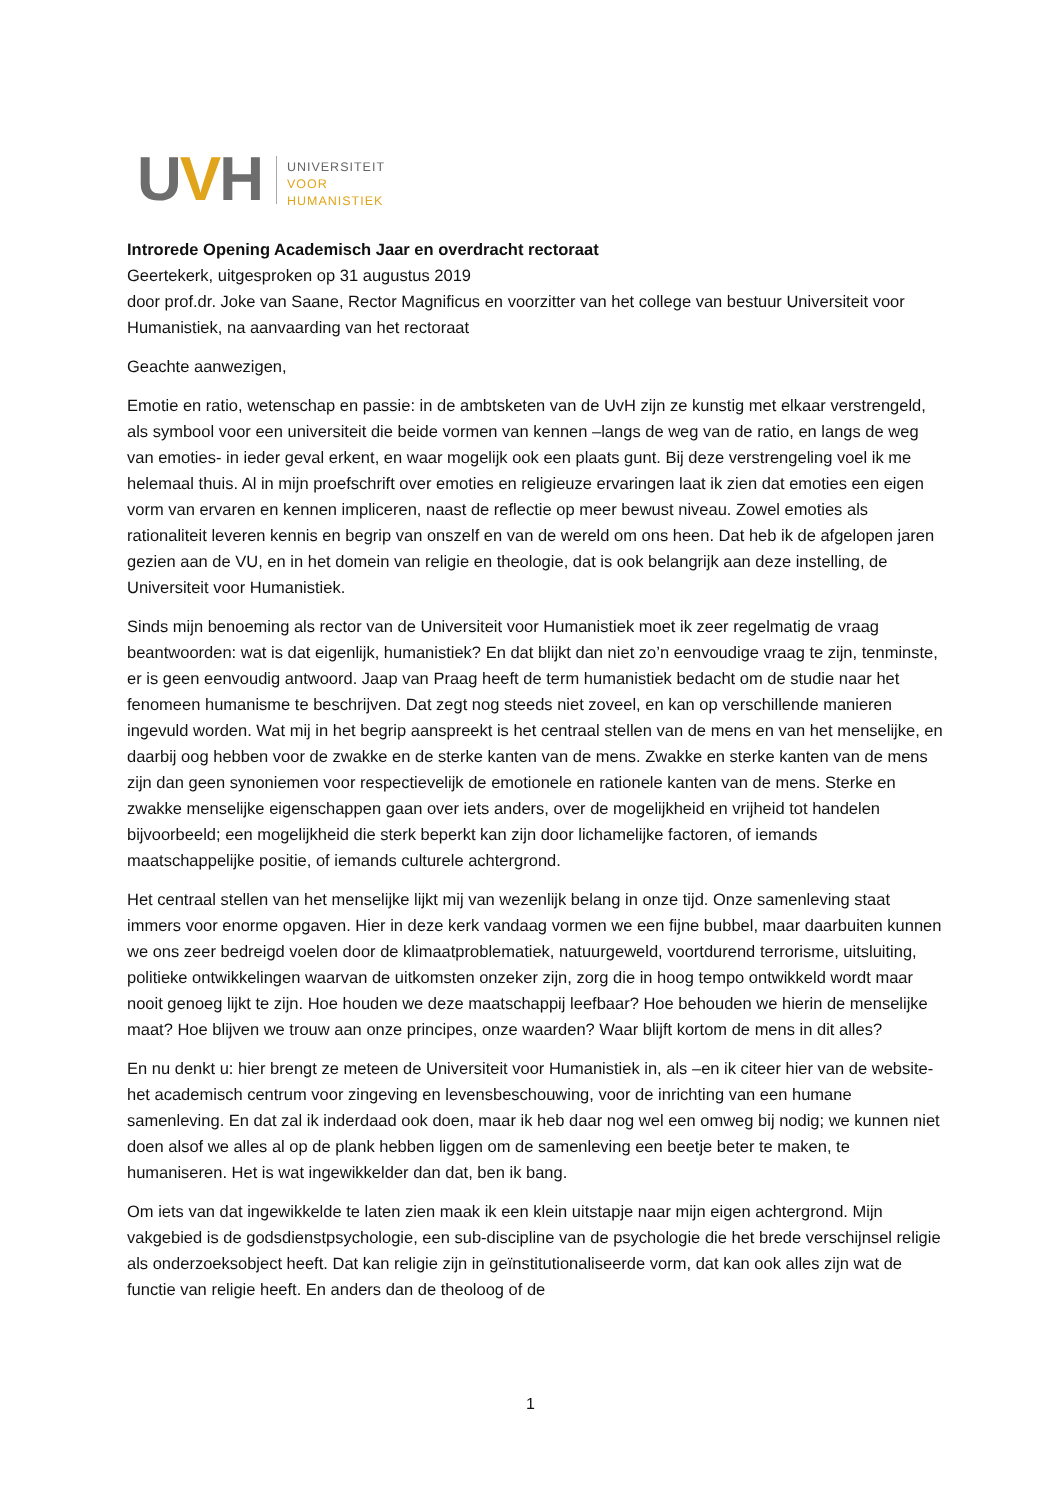UVH
UNIVERSITEIT
VOOR
HUMANISTIEK
Introrede Opening Academisch Jaar en overdracht rectoraat
Geertekerk, uitgesproken op 31 augustus 2019
door prof.dr. Joke van Saane, Rector Magnificus en voorzitter van het college van bestuur Universiteit voor Humanistiek, na aanvaarding van het rectoraat
Geachte aanwezigen,
Emotie en ratio, wetenschap en passie: in de ambtsketen van de UvH zijn ze kunstig met elkaar verstrengeld, als symbool voor een universiteit die beide vormen van kennen –langs de weg van de ratio, en langs de weg van emoties- in ieder geval erkent, en waar mogelijk ook een plaats gunt. Bij deze verstrengeling voel ik me helemaal thuis. Al in mijn proefschrift over emoties en religieuze ervaringen laat ik zien dat emoties een eigen vorm van ervaren en kennen impliceren, naast de reflectie op meer bewust niveau. Zowel emoties als rationaliteit leveren kennis en begrip van onszelf en van de wereld om ons heen. Dat heb ik de afgelopen jaren gezien aan de VU, en in het domein van religie en theologie, dat is ook belangrijk aan deze instelling, de Universiteit voor Humanistiek.
Sinds mijn benoeming als rector van de Universiteit voor Humanistiek moet ik zeer regelmatig de vraag beantwoorden: wat is dat eigenlijk, humanistiek? En dat blijkt dan niet zo’n eenvoudige vraag te zijn, tenminste, er is geen eenvoudig antwoord. Jaap van Praag heeft de term humanistiek bedacht om de studie naar het fenomeen humanisme te beschrijven. Dat zegt nog steeds niet zoveel, en kan op verschillende manieren ingevuld worden. Wat mij in het begrip aanspreekt is het centraal stellen van de mens en van het menselijke, en daarbij oog hebben voor de zwakke en de sterke kanten van de mens. Zwakke en sterke kanten van de mens zijn dan geen synoniemen voor respectievelijk de emotionele en rationele kanten van de mens. Sterke en zwakke menselijke eigenschappen gaan over iets anders, over de mogelijkheid en vrijheid tot handelen bijvoorbeeld; een mogelijkheid die sterk beperkt kan zijn door lichamelijke factoren, of iemands maatschappelijke positie, of iemands culturele achtergrond.
Het centraal stellen van het menselijke lijkt mij van wezenlijk belang in onze tijd. Onze samenleving staat immers voor enorme opgaven. Hier in deze kerk vandaag vormen we een fijne bubbel, maar daarbuiten kunnen we ons zeer bedreigd voelen door de klimaatproblematiek, natuurgeweld, voortdurend terrorisme, uitsluiting, politieke ontwikkelingen waarvan de uitkomsten onzeker zijn, zorg die in hoog tempo ontwikkeld wordt maar nooit genoeg lijkt te zijn. Hoe houden we deze maatschappij leefbaar? Hoe behouden we hierin de menselijke maat? Hoe blijven we trouw aan onze principes, onze waarden? Waar blijft kortom de mens in dit alles?
En nu denkt u: hier brengt ze meteen de Universiteit voor Humanistiek in, als –en ik citeer hier van de website- het academisch centrum voor zingeving en levensbeschouwing, voor de inrichting van een humane samenleving. En dat zal ik inderdaad ook doen, maar ik heb daar nog wel een omweg bij nodig; we kunnen niet doen alsof we alles al op de plank hebben liggen om de samenleving een beetje beter te maken, te humaniseren. Het is wat ingewikkelder dan dat, ben ik bang.
Om iets van dat ingewikkelde te laten zien maak ik een klein uitstapje naar mijn eigen achtergrond. Mijn vakgebied is de godsdienstpsychologie, een sub-discipline van de psychologie die het brede verschijnsel religie als onderzoeksobject heeft. Dat kan religie zijn in geïnstitutionaliseerde vorm, dat kan ook alles zijn wat de functie van religie heeft. En anders dan de theoloog of de
1